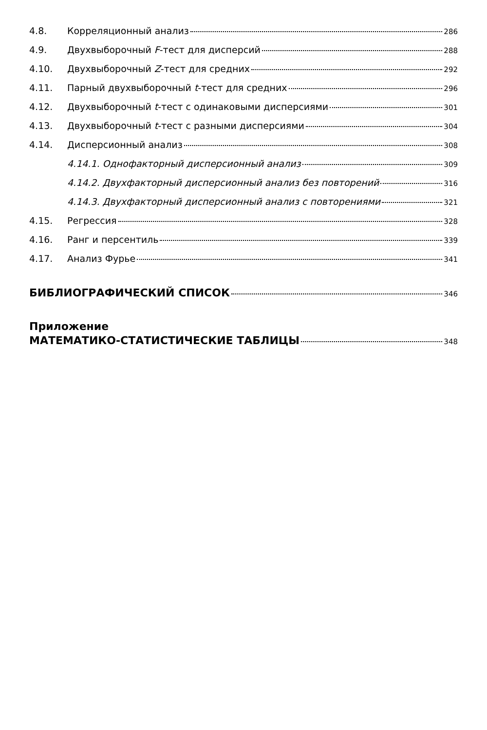4.8. Корреляционный анализ 286
4.9. Двухвыборочный F-тест для дисперсий 288
4.10. Двухвыборочный Z-тест для средних 292
4.11. Парный двухвыборочный t-тест для средних 296
4.12. Двухвыборочный t-тест с одинаковыми дисперсиями 301
4.13. Двухвыборочный t-тест с разными дисперсиями 304
4.14. Дисперсионный анализ 308
4.14.1. Однофакторный дисперсионный анализ 309
4.14.2. Двухфакторный дисперсионный анализ без повторений 316
4.14.3. Двухфакторный дисперсионный анализ с повторениями 321
4.15. Регрессия 328
4.16. Ранг и персентиль 339
4.17. Анализ Фурье 341
БИБЛИОГРАФИЧЕСКИЙ СПИСОК 346
Приложение
МАТЕМАТИКО-СТАТИСТИЧЕСКИЕ ТАБЛИЦЫ 348